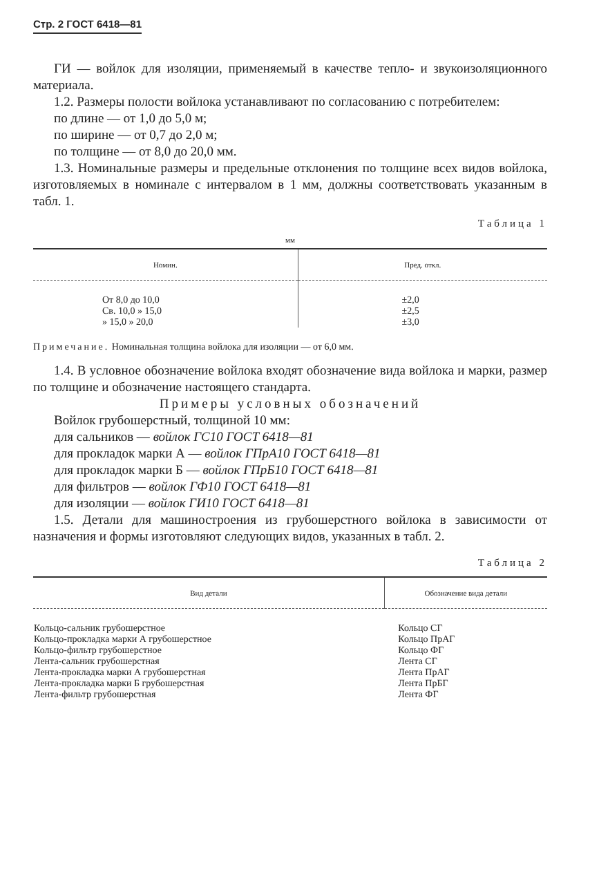Стр. 2 ГОСТ 6418—81
ГИ — войлок для изоляции, применяемый в качестве тепло- и звукоизоляционного материала.
1.2. Размеры полости войлока устанавливают по согласованию с потребителем:
по длине — от 1,0 до 5,0 м;
по ширине — от 0,7 до 2,0 м;
по толщине — от 8,0 до 20,0 мм.
1.3. Номинальные размеры и предельные отклонения по толщине всех видов войлока, изготовляемых в номинале с интервалом в 1 мм, должны соответствовать указанным в табл. 1.
Таблица 1
мм
| Номин. | Пред. откл. |
| --- | --- |
| От 8,0 до 10,0 Св. 10,0 » 15,0 » 15,0 » 20,0 | ±2,0 ±2,5 ±3,0 |
Примечание. Номинальная толщина войлока для изоляции — от 6,0 мм.
1.4. В условное обозначение войлока входят обозначение вида войлока и марки, размер по толщине и обозначение настоящего стандарта.
Примеры условных обозначений
Войлок грубошерстный, толщиной 10 мм:
для сальников — войлок ГС10 ГОСТ 6418—81
для прокладок марки А — войлок ГПрА10 ГОСТ 6418—81
для прокладок марки Б — войлок ГПрБ10 ГОСТ 6418—81
для фильтров — войлок ГФ10 ГОСТ 6418—81
для изоляции — войлок ГИ10 ГОСТ 6418—81
1.5. Детали для машиностроения из грубошерстного войлока в зависимости от назначения и формы изготовляют следующих видов, указанных в табл. 2.
Таблица 2
| Вид детали | Обозначение вида детали |
| --- | --- |
| Кольцо-сальник грубошерстное Кольцо-прокладка марки А грубошерстное Кольцо-фильтр грубошерстное Лента-сальник грубошерстная Лента-прокладка марки А грубошерстная Лента-прокладка марки Б грубошерстная Лента-фильтр грубошерстная | Кольцо СГ Кольцо ПрАГ Кольцо ФГ Лента СГ Лента ПрАГ Лента ПрБГ Лента ФГ |